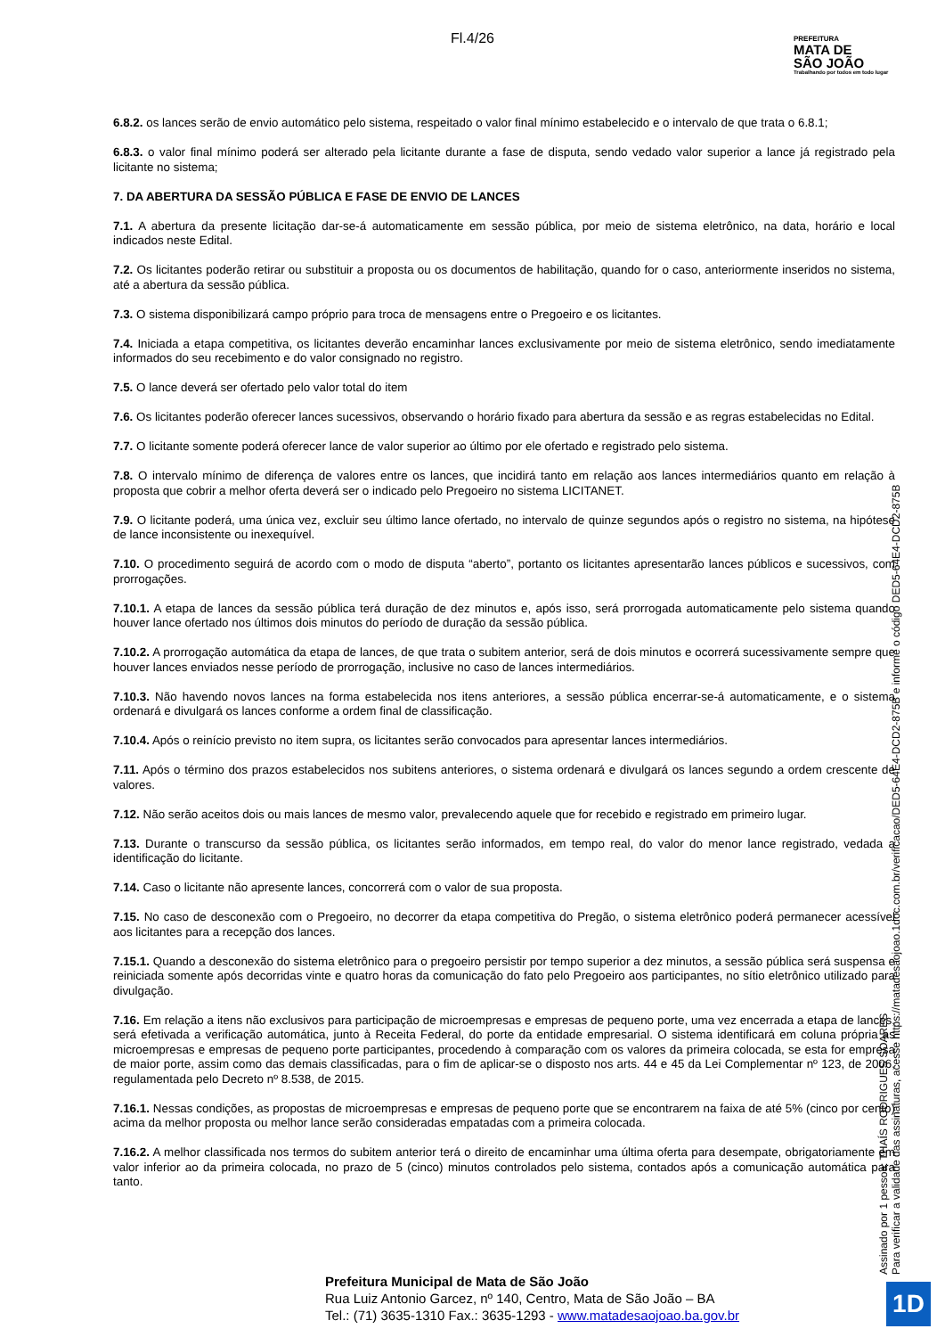Fl.4/26
PREFEITURA
MATA DE
SÃO JOÃO
Trabalhando por todos em todo lugar
6.8.2. os lances serão de envio automático pelo sistema, respeitado o valor final mínimo estabelecido e o intervalo de que trata o 6.8.1;
6.8.3. o valor final mínimo poderá ser alterado pela licitante durante a fase de disputa, sendo vedado valor superior a lance já registrado pela licitante no sistema;
7. DA ABERTURA DA SESSÃO PÚBLICA E FASE DE ENVIO DE LANCES
7.1. A abertura da presente licitação dar-se-á automaticamente em sessão pública, por meio de sistema eletrônico, na data, horário e local indicados neste Edital.
7.2. Os licitantes poderão retirar ou substituir a proposta ou os documentos de habilitação, quando for o caso, anteriormente inseridos no sistema, até a abertura da sessão pública.
7.3. O sistema disponibilizará campo próprio para troca de mensagens entre o Pregoeiro e os licitantes.
7.4. Iniciada a etapa competitiva, os licitantes deverão encaminhar lances exclusivamente por meio de sistema eletrônico, sendo imediatamente informados do seu recebimento e do valor consignado no registro.
7.5. O lance deverá ser ofertado pelo valor total do item
7.6. Os licitantes poderão oferecer lances sucessivos, observando o horário fixado para abertura da sessão e as regras estabelecidas no Edital.
7.7. O licitante somente poderá oferecer lance de valor superior ao último por ele ofertado e registrado pelo sistema.
7.8. O intervalo mínimo de diferença de valores entre os lances, que incidirá tanto em relação aos lances intermediários quanto em relação à proposta que cobrir a melhor oferta deverá ser o indicado pelo Pregoeiro no sistema LICITANET.
7.9. O licitante poderá, uma única vez, excluir seu último lance ofertado, no intervalo de quinze segundos após o registro no sistema, na hipótese de lance inconsistente ou inexequível.
7.10. O procedimento seguirá de acordo com o modo de disputa “aberto”, portanto os licitantes apresentarão lances públicos e sucessivos, com prorrogações.
7.10.1. A etapa de lances da sessão pública terá duração de dez minutos e, após isso, será prorrogada automaticamente pelo sistema quando houver lance ofertado nos últimos dois minutos do período de duração da sessão pública.
7.10.2. A prorrogação automática da etapa de lances, de que trata o subitem anterior, será de dois minutos e ocorrerá sucessivamente sempre que houver lances enviados nesse período de prorrogação, inclusive no caso de lances intermediários.
7.10.3. Não havendo novos lances na forma estabelecida nos itens anteriores, a sessão pública encerrar-se-á automaticamente, e o sistema ordenará e divulgará os lances conforme a ordem final de classificação.
7.10.4. Após o reinício previsto no item supra, os licitantes serão convocados para apresentar lances intermediários.
7.11. Após o término dos prazos estabelecidos nos subitens anteriores, o sistema ordenará e divulgará os lances segundo a ordem crescente de valores.
7.12. Não serão aceitos dois ou mais lances de mesmo valor, prevalecendo aquele que for recebido e registrado em primeiro lugar.
7.13. Durante o transcurso da sessão pública, os licitantes serão informados, em tempo real, do valor do menor lance registrado, vedada a identificação do licitante.
7.14. Caso o licitante não apresente lances, concorrerá com o valor de sua proposta.
7.15. No caso de desconexão com o Pregoeiro, no decorrer da etapa competitiva do Pregão, o sistema eletrônico poderá permanecer acessível aos licitantes para a recepção dos lances.
7.15.1. Quando a desconexão do sistema eletrônico para o pregoeiro persistir por tempo superior a dez minutos, a sessão pública será suspensa e reiniciada somente após decorridas vinte e quatro horas da comunicação do fato pelo Pregoeiro aos participantes, no sítio eletrônico utilizado para divulgação.
7.16. Em relação a itens não exclusivos para participação de microempresas e empresas de pequeno porte, uma vez encerrada a etapa de lances, será efetivada a verificação automática, junto à Receita Federal, do porte da entidade empresarial. O sistema identificará em coluna própria as microempresas e empresas de pequeno porte participantes, procedendo à comparação com os valores da primeira colocada, se esta for empresa de maior porte, assim como das demais classificadas, para o fim de aplicar-se o disposto nos arts. 44 e 45 da Lei Complementar nº 123, de 2006, regulamentada pelo Decreto nº 8.538, de 2015.
7.16.1. Nessas condições, as propostas de microempresas e empresas de pequeno porte que se encontrarem na faixa de até 5% (cinco por cento) acima da melhor proposta ou melhor lance serão consideradas empatadas com a primeira colocada.
7.16.2. A melhor classificada nos termos do subitem anterior terá o direito de encaminhar uma última oferta para desempate, obrigatoriamente em valor inferior ao da primeira colocada, no prazo de 5 (cinco) minutos controlados pelo sistema, contados após a comunicação automática para tanto.
Assinado por 1 pessoa: THAÍS RODRIGUES SOARES Para verificar a validade das assinaturas, acesse https://matadesaojoao.1doc.com.br/verificacao/DED5-64E4-DCD2-875B e informe o código DED5-64E4-DCD2-875B
Prefeitura Municipal de Mata de São João
Rua Luiz Antonio Garcez, nº 140, Centro, Mata de São João – BA
Tel.: (71) 3635-1310 Fax.: 3635-1293 - www.matadesaojoao.ba.gov.br
1D